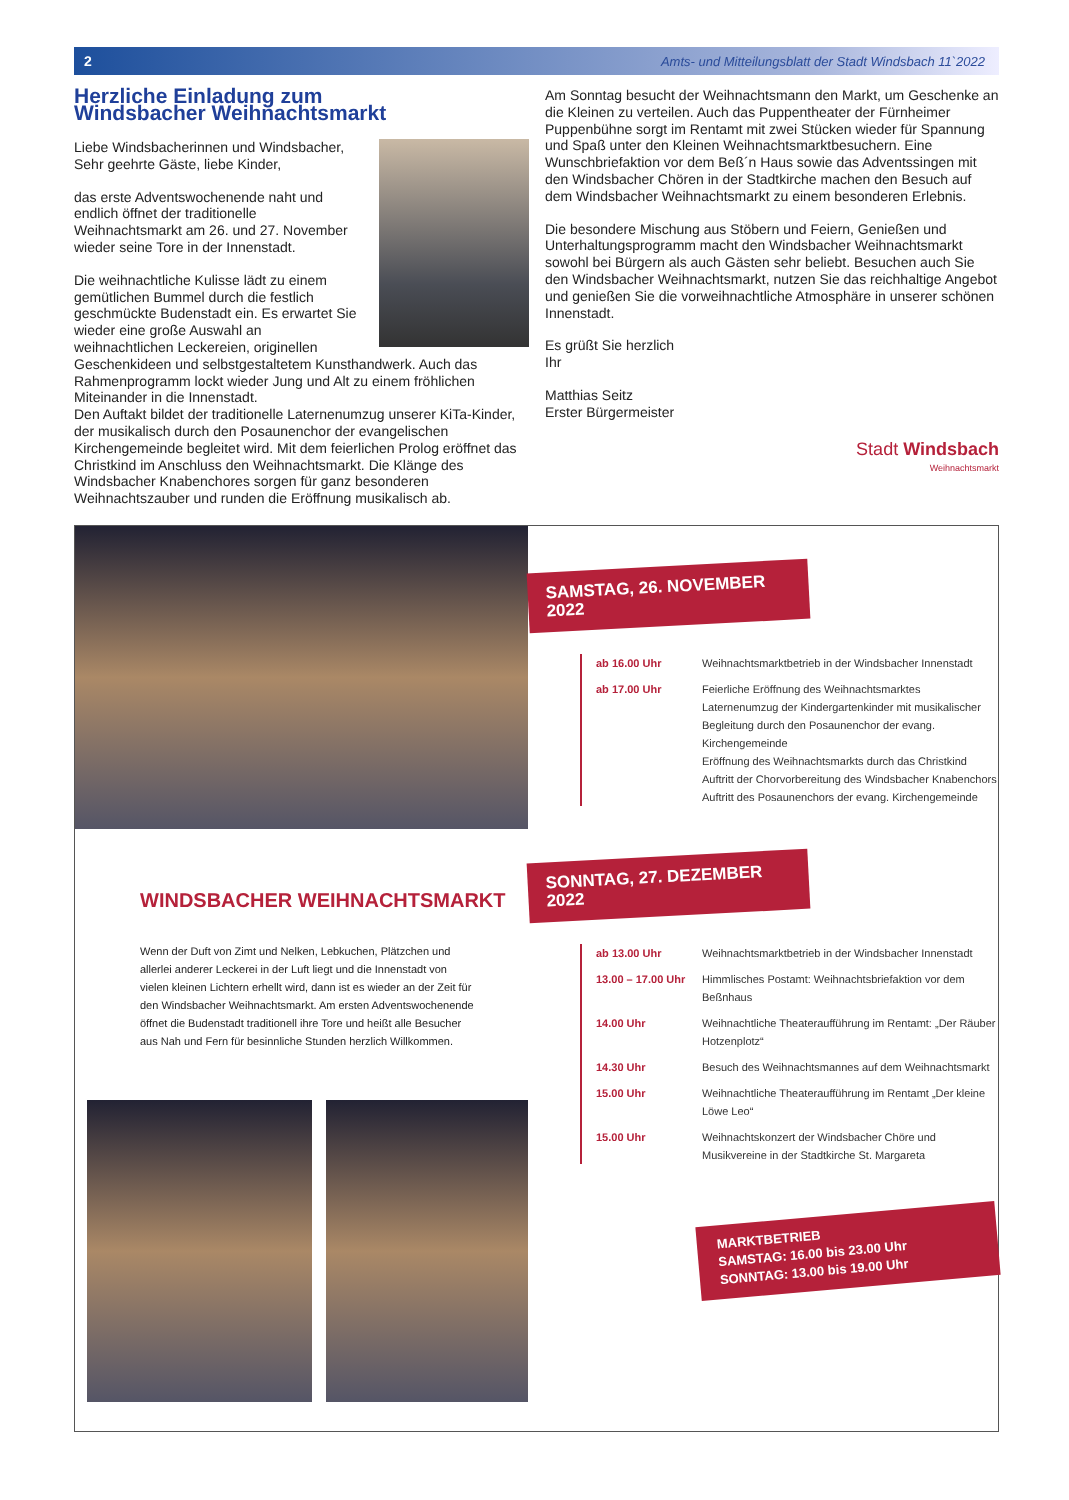2 Amts- und Mitteilungsblatt der Stadt Windsbach 11`2022
Herzliche Einladung zum
Windsbacher Weihnachtsmarkt
Liebe Windsbacherinnen und Windsbacher,
Sehr geehrte Gäste, liebe Kinder,
das erste Adventswochenende naht und endlich öffnet der traditionelle Weihnachtsmarkt am 26. und 27. November wieder seine Tore in der Innenstadt.
Die weihnachtliche Kulisse lädt zu einem gemütlichen Bummel durch die festlich geschmückte Budenstadt ein. Es erwartet Sie wieder eine große Auswahl an weihnachtlichen Leckereien, originellen Geschenkideen und selbstgestaltetem Kunsthandwerk. Auch das Rahmenprogramm lockt wieder Jung und Alt zu einem fröhlichen Miteinander in die Innenstadt.
Den Auftakt bildet der traditionelle Laternenumzug unserer KiTa-Kinder, der musikalisch durch den Posaunenchor der evangelischen Kirchengemeinde begleitet wird. Mit dem feierlichen Prolog eröffnet das Christkind im Anschluss den Weihnachtsmarkt. Die Klänge des Windsbacher Knabenchores sorgen für ganz besonderen Weihnachtszauber und runden die Eröffnung musikalisch ab.
Am Sonntag besucht der Weihnachtsmann den Markt, um Geschenke an die Kleinen zu verteilen. Auch das Puppentheater der Fürnheimer Puppenbühne sorgt im Rentamt mit zwei Stücken wieder für Spannung und Spaß unter den Kleinen Weihnachtsmarktbesuchern. Eine Wunschbriefaktion vor dem Beß´n Haus sowie das Adventssingen mit den Windsbacher Chören in der Stadtkirche machen den Besuch auf dem Windsbacher Weihnachtsmarkt zu einem besonderen Erlebnis.
Die besondere Mischung aus Stöbern und Feiern, Genießen und Unterhaltungsprogramm macht den Windsbacher Weihnachtsmarkt sowohl bei Bürgern als auch Gästen sehr beliebt. Besuchen auch Sie den Windsbacher Weihnachtsmarkt, nutzen Sie das reichhaltige Angebot und genießen Sie die vorweihnachtliche Atmosphäre in unserer schönen Innenstadt.
Es grüßt Sie herzlich
Ihr
Matthias Seitz
Erster Bürgermeister
Stadt Windsbach
Weihnachtsmarkt
WINDSBACHER WEIHNACHTSMARKT
Wenn der Duft von Zimt und Nelken, Lebkuchen, Plätzchen und allerlei anderer Leckerei in der Luft liegt und die Innenstadt von vielen kleinen Lichtern erhellt wird, dann ist es wieder an der Zeit für den Windsbacher Weihnachtsmarkt. Am ersten Adventswochenende öffnet die Budenstadt traditionell ihre Tore und heißt alle Besucher aus Nah und Fern für besinnliche Stunden herzlich Willkommen.
SAMSTAG, 26. NOVEMBER 2022
ab 16.00 Uhr Weihnachtsmarktbetrieb in der Windsbacher Innenstadt
ab 17.00 Uhr Feierliche Eröffnung des Weihnachtsmarktes
Laternenumzug der Kindergartenkinder mit musikalischer Begleitung durch den Posaunenchor der evang. Kirchengemeinde
Eröffnung des Weihnachtsmarkts durch das Christkind
Auftritt der Chorvorbereitung des Windsbacher Knabenchors
Auftritt des Posaunenchors der evang. Kirchengemeinde
SONNTAG, 27. DEZEMBER 2022
ab 13.00 Uhr Weihnachtsmarktbetrieb in der Windsbacher Innenstadt
13.00 – 17.00 Uhr Himmlisches Postamt: Weihnachtsbriefaktion vor dem Beßnhaus
14.00 Uhr Weihnachtliche Theateraufführung im Rentamt: „Der Räuber Hotzenplotz“
14.30 Uhr Besuch des Weihnachtsmannes auf dem Weihnachtsmarkt
15.00 Uhr Weihnachtliche Theateraufführung im Rentamt „Der kleine Löwe Leo“
15.00 Uhr Weihnachtskonzert der Windsbacher Chöre und Musikvereine in der Stadtkirche St. Margareta
MARKTBETRIEB
SAMSTAG: 16.00 bis 23.00 Uhr
SONNTAG: 13.00 bis 19.00 Uhr